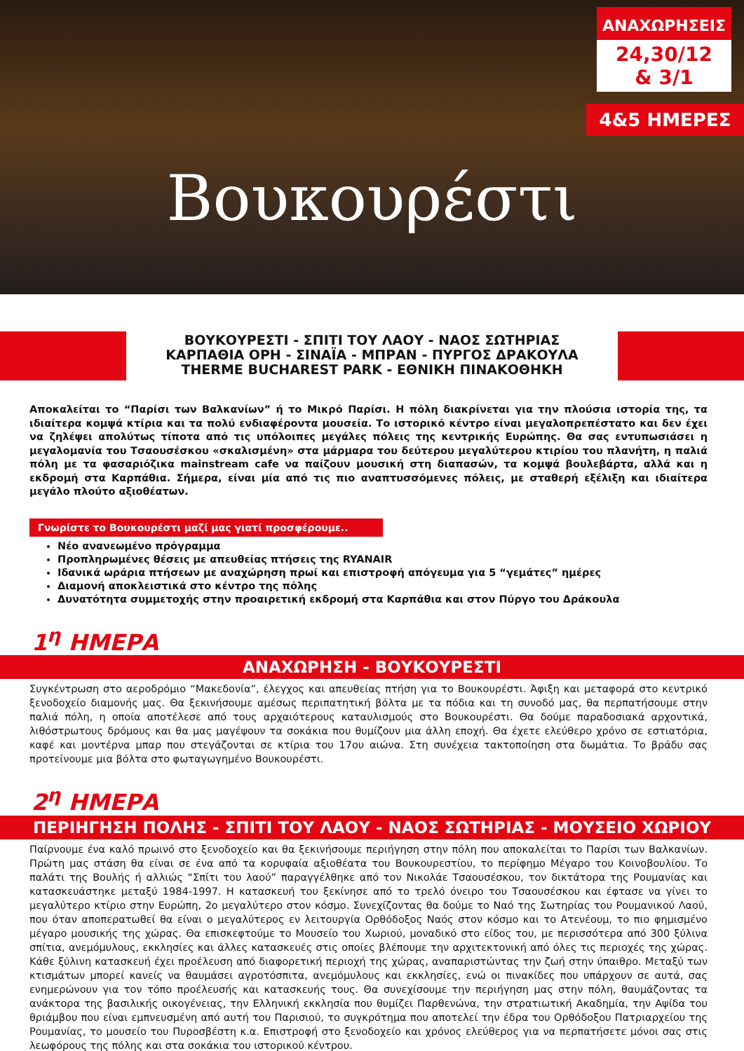Βουκουρέστι
ΑΝΑΧΩΡΗΣΕΙΣ
24,30/12
& 3/1
4&5 ΗΜΕΡΕΣ
ΒΟΥΚΟΥΡΕΣΤΙ - ΣΠΙΤΙ ΤΟΥ ΛΑΟΥ - ΝΑΟΣ ΣΩΤΗΡΙΑΣ
ΚΑΡΠΑΘΙΑ ΟΡΗ - ΣΙΝΑΪΑ - ΜΠΡΑΝ - ΠΥΡΓΟΣ ΔΡΑΚΟΥΛΑ
THERME BUCHAREST PARK - ΕΘΝΙΚΗ ΠΙΝΑΚΟΘΗΚΗ
Αποκαλείται το “Παρίσι των Βαλκανίων” ή το Μικρό Παρίσι. Η πόλη διακρίνεται για την πλούσια ιστορία της, τα ιδιαίτερα κομψά κτίρια και τα πολύ ενδιαφέροντα μουσεία. Το ιστορικό κέντρο είναι μεγαλοπρεπέστατο και δεν έχει να ζηλέψει απολύτως τίποτα από τις υπόλοιπες μεγάλες πόλεις της κεντρικής Ευρώπης. Θα σας εντυπωσιάσει η μεγαλομανία του Τσαουσέσκου «σκαλισμένη» στα μάρμαρα του δεύτερου μεγαλύτερου κτιρίου του πλανήτη, η παλιά πόλη με τα φασαριόζικα mainstream cafe να παίζουν μουσική στη διαπασών, τα κομψά βουλεβάρτα, αλλά και η εκδρομή στα Καρπάθια. Σήμερα, είναι μία από τις πιο αναπτυσσόμενες πόλεις, με σταθερή εξέλιξη και ιδιαίτερα μεγάλο πλούτο αξιοθέατων.
Γνωρίστε το Βουκουρέστι μαζί μας γιατί προσφέρουμε..
Νέο ανανεωμένο πρόγραμμα
Προπληρωμένες θέσεις με απευθείας πτήσεις της RYANAIR
Ιδανικά ωράρια πτήσεων με αναχώρηση πρωί και επιστροφή απόγευμα για 5 “γεμάτες” ημέρες
Διαμονή αποκλειστικά στο κέντρο της πόλης
Δυνατότητα συμμετοχής στην προαιρετική εκδρομή στα Καρπάθια και στον Πύργο του Δράκουλα
1<sup>η</sup> ΗΜΕΡΑ
ΑΝΑΧΩΡΗΣΗ - ΒΟΥΚΟΥΡΕΣΤΙ
Συγκέντρωση στο αεροδρόμιο “Μακεδονία”, έλεγχος και απευθείας πτήση για το Βουκουρέστι. Άφιξη και μεταφορά στο κεντρικό ξενοδοχείο διαμονής μας. Θα ξεκινήσουμε αμέσως περιπατητική βόλτα με τα πόδια και τη συνοδό μας, θα περπατήσουμε στην παλιά πόλη, η οποία αποτέλεσε από τους αρχαιότερους καταυλισμούς στο Βουκουρέστι. Θα δούμε παραδοσιακά αρχοντικά, λιθόστρωτους δρόμους και θα μας μαγέψουν τα σοκάκια που θυμίζουν μια άλλη εποχή. Θα έχετε ελεύθερο χρόνο σε εστιατόρια, καφέ και μοντέρνα μπαρ που στεγάζονται σε κτίρια του 17ου αιώνα. Στη συνέχεια τακτοποίηση στα δωμάτια. Το βράδυ σας προτείνουμε μια βόλτα στο φωταγωγημένο Βουκουρέστι.
2<sup>η</sup> ΗΜΕΡΑ
ΠΕΡΙΗΓΗΣΗ ΠΟΛΗΣ - ΣΠΙΤΙ ΤΟΥ ΛΑΟΥ - ΝΑΟΣ ΣΩΤΗΡΙΑΣ - ΜΟΥΣΕΙΟ ΧΩΡΙΟΥ
Παίρνουμε ένα καλό πρωινό στο ξενοδοχείο και θα ξεκινήσουμε περιήγηση στην πόλη που αποκαλείται το Παρίσι των Βαλκανίων. Πρώτη μας στάση θα είναι σε ένα από τα κορυφαία αξιοθέατα του Βουκουρεστίου, το περίφημο Μέγαρο του Κοινοβουλίου. Το παλάτι της Βουλής ή αλλιώς “Σπίτι του λαού” παραγγέλθηκε από τον Νικολάε Τσαουσέσκου, τον δικτάτορα της Ρουμανίας και κατασκευάστηκε μεταξύ 1984-1997. Η κατασκευή του ξεκίνησε από το τρελό όνειρο του Τσαουσέσκου και έφτασε να γίνει το μεγαλύτερο κτίριο στην Ευρώπη, 2ο μεγαλύτερο στον κόσμο. Συνεχίζοντας θα δούμε το Ναό της Σωτηρίας του Ρουμανικού Λαού, που όταν αποπερατωθεί θα είναι ο μεγαλύτερος εν λειτουργία Ορθόδοξος Ναός στον κόσμο και το Ατενέουμ, το πιο φημισμένο μέγαρο μουσικής της χώρας. Θα επισκεφτούμε το Μουσείο του Χωριού, μοναδικό στο είδος του, με περισσότερα από 300 ξύλινα σπίτια, ανεμόμυλους, εκκλησίες και άλλες κατασκευές στις οποίες βλέπουμε την αρχιτεκτονική από όλες τις περιοχές της χώρας. Κάθε ξύλινη κατασκευή έχει προέλευση από διαφορετική περιοχή της χώρας, αναπαριστώντας την ζωή στην ύπαιθρο. Μεταξύ των κτισμάτων μπορεί κανείς να θαυμάσει αγροτόσπιτα, ανεμόμυλους και εκκλησίες, ενώ οι πινακίδες που υπάρχουν σε αυτά, σας ενημερώνουν για τον τόπο προέλευσής και κατασκευής τους. Θα συνεχίσουμε την περιήγηση μας στην πόλη, θαυμάζοντας τα ανάκτορα της βασιλικής οικογένειας, την Ελληνική εκκλησία που θυμίζει Παρθενώνα, την στρατιωτική Ακαδημία, την Αψίδα του θριάμβου που είναι εμπνευσμένη από αυτή του Παρισιού, το συγκρότημα που αποτελεί την έδρα του Ορθόδοξου Πατριαρχείου της Ρουμανίας, το μουσείο του Πυροσβέστη κ.α. Επιστροφή στο ξενοδοχείο και χρόνος ελεύθερος για να περπατήσετε μόνοι σας στις λεωφόρους της πόλης και στα σοκάκια του ιστορικού κέντρου.